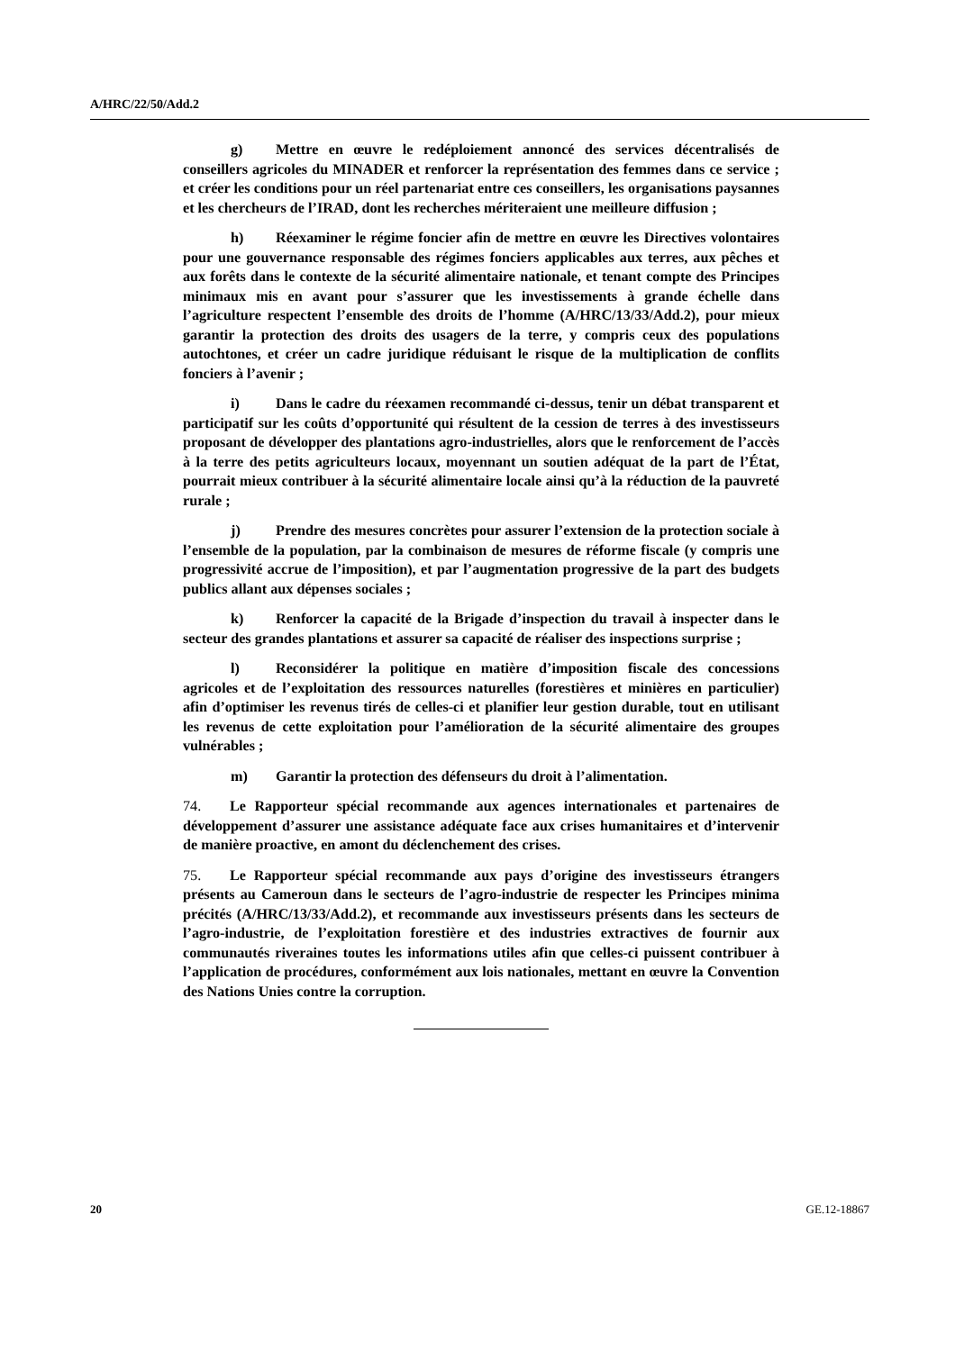A/HRC/22/50/Add.2
g) Mettre en œuvre le redéploiement annoncé des services décentralisés de conseillers agricoles du MINADER et renforcer la représentation des femmes dans ce service ; et créer les conditions pour un réel partenariat entre ces conseillers, les organisations paysannes et les chercheurs de l’IRAD, dont les recherches mériteraient une meilleure diffusion ;
h) Réexaminer le régime foncier afin de mettre en œuvre les Directives volontaires pour une gouvernance responsable des régimes fonciers applicables aux terres, aux pêches et aux forêts dans le contexte de la sécurité alimentaire nationale, et tenant compte des Principes minimaux mis en avant pour s’assurer que les investissements à grande échelle dans l’agriculture respectent l’ensemble des droits de l’homme (A/HRC/13/33/Add.2), pour mieux garantir la protection des droits des usagers de la terre, y compris ceux des populations autochtones, et créer un cadre juridique réduisant le risque de la multiplication de conflits fonciers à l’avenir ;
i) Dans le cadre du réexamen recommandé ci-dessus, tenir un débat transparent et participatif sur les coûts d’opportunité qui résultent de la cession de terres à des investisseurs proposant de développer des plantations agro-industrielles, alors que le renforcement de l’accès à la terre des petits agriculteurs locaux, moyennant un soutien adéquat de la part de l’État, pourrait mieux contribuer à la sécurité alimentaire locale ainsi qu’à la réduction de la pauvreté rurale ;
j) Prendre des mesures concrètes pour assurer l’extension de la protection sociale à l’ensemble de la population, par la combinaison de mesures de réforme fiscale (y compris une progressivité accrue de l’imposition), et par l’augmentation progressive de la part des budgets publics allant aux dépenses sociales ;
k) Renforcer la capacité de la Brigade d’inspection du travail à inspecter dans le secteur des grandes plantations et assurer sa capacité de réaliser des inspections surprise ;
l) Reconsidérer la politique en matière d’imposition fiscale des concessions agricoles et de l’exploitation des ressources naturelles (forestières et minières en particulier) afin d’optimiser les revenus tirés de celles-ci et planifier leur gestion durable, tout en utilisant les revenus de cette exploitation pour l’amélioration de la sécurité alimentaire des groupes vulnérables ;
m) Garantir la protection des défenseurs du droit à l’alimentation.
74. Le Rapporteur spécial recommande aux agences internationales et partenaires de développement d’assurer une assistance adéquate face aux crises humanitaires et d’intervenir de manière proactive, en amont du déclenchement des crises.
75. Le Rapporteur spécial recommande aux pays d’origine des investisseurs étrangers présents au Cameroun dans le secteurs de l’agro-industrie de respecter les Principes minima précités (A/HRC/13/33/Add.2), et recommande aux investisseurs présents dans les secteurs de l’agro-industrie, de l’exploitation forestière et des industries extractives de fournir aux communautés riveraines toutes les informations utiles afin que celles-ci puissent contribuer à l’application de procédures, conformément aux lois nationales, mettant en œuvre la Convention des Nations Unies contre la corruption.
20 GE.12-18867